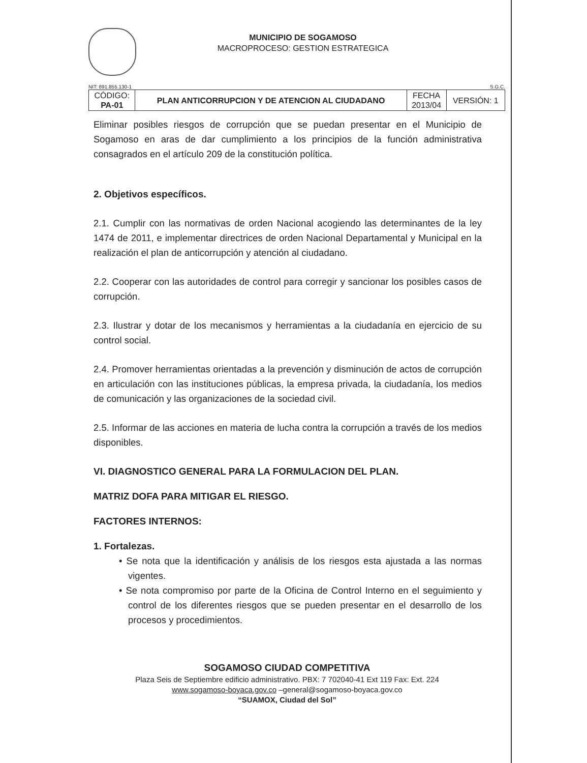MUNICIPIO DE SOGAMOSO
MACROPROCESO: GESTION ESTRATEGICA
NIT: 891.855.130-1 S.G.C.
| CÓDIGO: PA-01 | PLAN ANTICORRUPCION Y DE ATENCION AL CIUDADANO | FECHA 2013/04 | VERSIÓN: 1 |
Eliminar posibles riesgos de corrupción que se puedan presentar en el Municipio de Sogamoso en aras de dar cumplimiento a los principios de la función administrativa consagrados en el artículo 209 de la constitución política.
2. Objetivos específicos.
2.1. Cumplir con las normativas de orden Nacional acogiendo las determinantes de la ley 1474 de 2011, e implementar directrices de orden Nacional Departamental y Municipal en la realización el plan de anticorrupción y atención al ciudadano.
2.2. Cooperar con las autoridades de control para corregir y sancionar los posibles casos de corrupción.
2.3. Ilustrar y dotar de los mecanismos y herramientas a la ciudadanía en ejercicio de su control social.
2.4. Promover herramientas orientadas a la prevención y disminución de actos de corrupción en articulación con las instituciones públicas, la empresa privada, la ciudadanía, los medios de comunicación y las organizaciones de la sociedad civil.
2.5. Informar de las acciones en materia de lucha contra la corrupción a través de los medios disponibles.
VI. DIAGNOSTICO GENERAL PARA LA FORMULACION DEL PLAN.
MATRIZ DOFA PARA MITIGAR EL RIESGO.
FACTORES INTERNOS:
1. Fortalezas.
• Se nota que la identificación y análisis de los riesgos esta ajustada a las normas vigentes.
• Se nota compromiso por parte de la Oficina de Control Interno en el seguimiento y control de los diferentes riesgos que se pueden presentar en el desarrollo de los procesos y procedimientos.
SOGAMOSO CIUDAD COMPETITIVA
Plaza Seis de Septiembre edificio administrativo. PBX: 7 702040-41 Ext 119 Fax: Ext. 224
www.sogamoso-boyaca.gov.co –general@sogamoso-boyaca.gov.co
“SUAMOX, Ciudad del Sol”